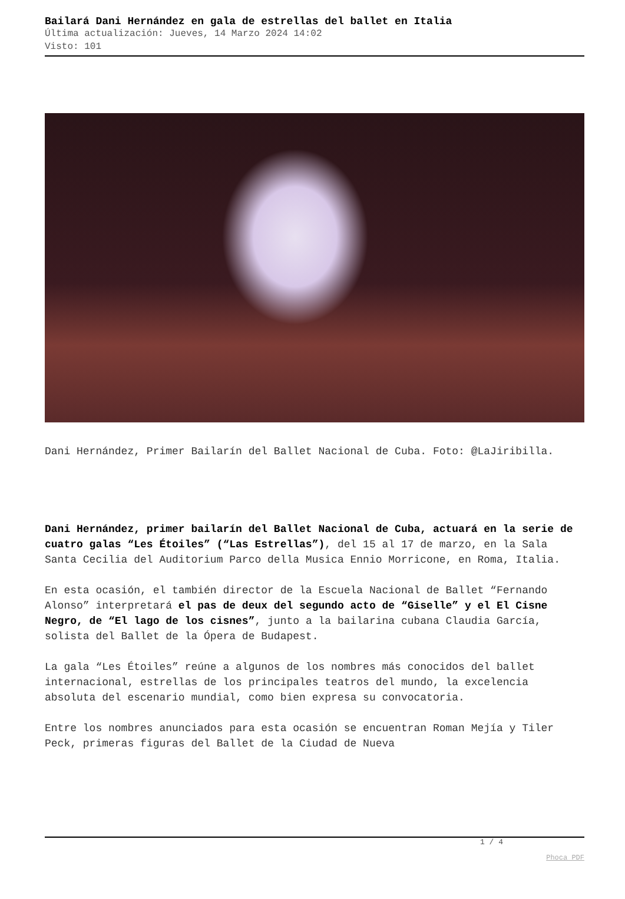Bailará Dani Hernández en gala de estrellas del ballet en Italia
Última actualización: Jueves, 14 Marzo 2024 14:02
Visto: 101
Dani Hernández, Primer Bailarín del Ballet Nacional de Cuba. Foto: @LaJiribilla.
Dani Hernández, primer bailarín del Ballet Nacional de Cuba, actuará en la serie de cuatro galas “Les Étoiles” (“Las Estrellas”), del 15 al 17 de marzo, en la Sala Santa Cecilia del Auditorium Parco della Musica Ennio Morricone, en Roma, Italia.
En esta ocasión, el también director de la Escuela Nacional de Ballet “Fernando Alonso” interpretará el pas de deux del segundo acto de “Giselle” y el El Cisne Negro, de “El lago de los cisnes”, junto a la bailarina cubana Claudia García, solista del Ballet de la Ópera de Budapest.
La gala “Les Étoiles” reúne a algunos de los nombres más conocidos del ballet internacional, estrellas de los principales teatros del mundo, la excelencia absoluta del escenario mundial, como bien expresa su convocatoria.
Entre los nombres anunciados para esta ocasión se encuentran Roman Mejía y Tiler Peck, primeras figuras del Ballet de la Ciudad de Nueva
1 / 4
Phoca PDF